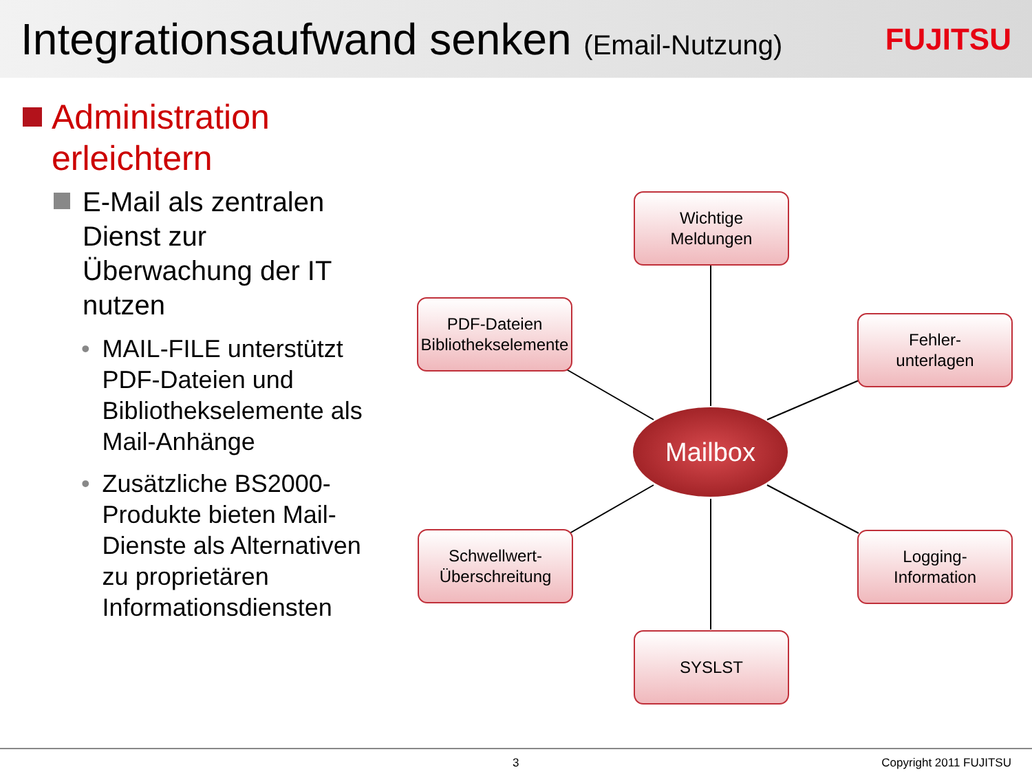Integrationsaufwand senken (Email-Nutzung)
FUJITSU
Administration erleichtern
E-Mail als zentralen Dienst zur Überwachung der IT nutzen
• MAIL-FILE unterstützt PDF-Dateien und Bibliothekselemente als Mail-Anhänge
• Zusätzliche BS2000-Produkte bieten Mail-Dienste als Alternativen zu proprietären Informationsdiensten
Wichtige
Meldungen
PDF-Dateien
Bibliothekselemente
Fehler-
unterlagen
Mailbox
Schwellwert-
Überschreitung
Logging-
Information
SYSLST
3 Copyright 2011 FUJITSU